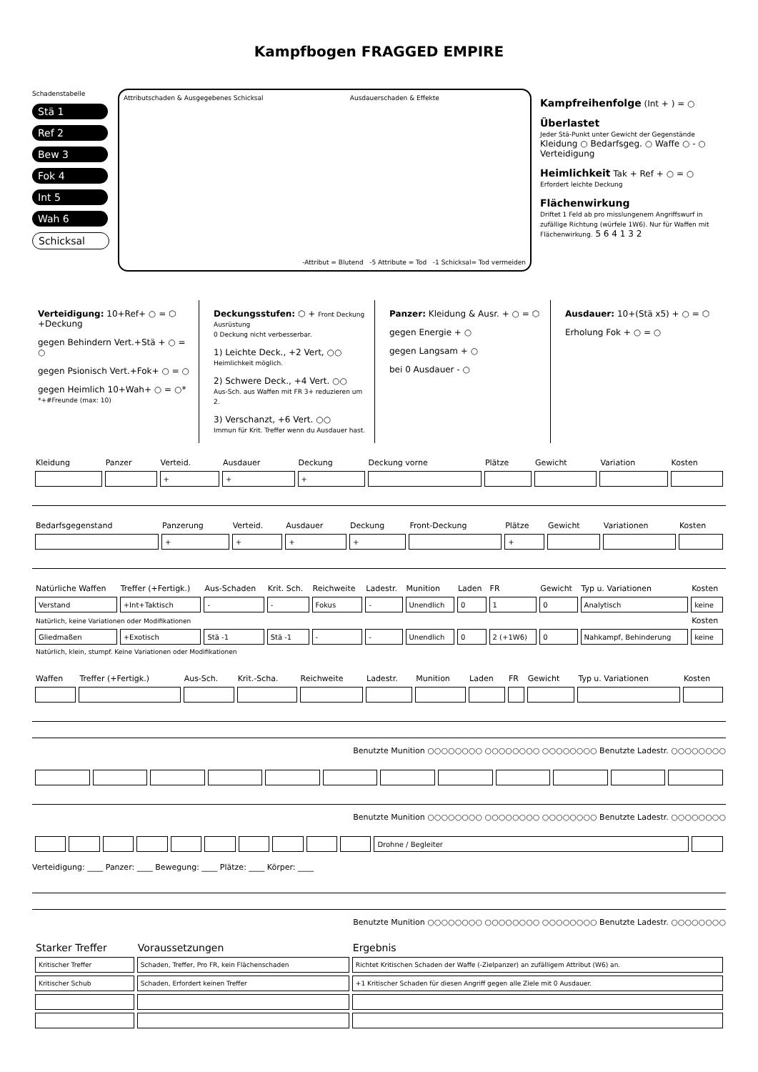Kampfbogen FRAGGED EMPIRE
Schadenstabelle
Stä 1
Ref 2
Bew 3
Fok 4
Int 5
Wah 6
Schicksal
Attributschaden & Ausgegebenes Schicksal Ausdauerschaden & Effekte
-Attribut = Blutend -5 Attribute = Tod -1 Schicksal= Tod vermeiden
Kampfreihenfolge (Int + ) = ○
Überlastet
Jeder Stä-Punkt unter Gewicht der Gegenstände
Kleidung ○ Bedarfsgeg. ○ Waffe ○ - ○ Verteidigung
Heimlichkeit Tak + Ref + ○ = ○
Erfordert leichte Deckung
Flächenwirkung
Driftet 1 Feld ab pro misslungenem Angriffswurf in zufällige Richtung (würfele 1W6). Nur für Waffen mit Flächenwirkung. 5 6 4 1 3 2
Verteidigung: 10+Ref+ ○ = ⬡ +Deckung
gegen Behindern Vert.+Stä + ○ = ○
gegen Psionisch Vert.+Fok+ ○ = ○
gegen Heimlich 10+Wah+ ○ = ○*
*+#Freunde (max: 10)
Deckungsstufen: ⬡ + Front Deckung Ausrüstung
0 Deckung nicht verbesserbar.
1) Leichte Deck., +2 Vert, ○○
Heimlichkeit möglich.
2) Schwere Deck., +4 Vert. ○○
Aus-Sch. aus Waffen mit FR 3+ reduzieren um 2.
3) Verschanzt, +6 Vert. ○○
Immun für Krit. Treffer wenn du Ausdauer hast.
Panzer: Kleidung & Ausr. + ○ = ⬡
gegen Energie + ○
gegen Langsam + ○
bei 0 Ausdauer - ○
Ausdauer: 10+(Stä x5) + ○ = ⬡
Erholung Fok + ○ = ○
| Kleidung | Panzer | Verteid. | Ausdauer | Deckung | Deckung vorne | Plätze | Gewicht | Variation | Kosten |
| --- | --- | --- | --- | --- | --- | --- | --- | --- | --- |
| | | + | + | + | | | | | |
| Bedarfsgegenstand | Panzerung | Verteid. | Ausdauer | Deckung | Front-Deckung | Plätze | Gewicht | Variationen | Kosten |
| --- | --- | --- | --- | --- | --- | --- | --- | --- | --- |
| | + | + | + | + | | + | | | |
| Natürliche Waffen | Treffer (+Fertigk.) | Aus-Schaden | Krit. Sch. | Reichweite | Ladestr. | Munition | Laden | FR | Gewicht | Typ u. Variationen | Kosten |
| --- | --- | --- | --- | --- | --- | --- | --- | --- | --- | --- | --- |
| Verstand | +Int+Taktisch | - | - | Fokus | - | Unendlich | 0 | 1 | 0 | Analytisch | keine |
| Natürlich, keine Variationen oder Modifikationen | | | | | | | | | | | Kosten |
| Gliedmaßen | +Exotisch | Stä -1 | Stä -1 | - | - | Unendlich | 0 | 2 (+1W6) | 0 | Nahkampf, Behinderung | keine |
| Natürlich, klein, stumpf. Keine Variationen oder Modifikationen | | | | | | | | | | | |
| Waffen | Treffer (+Fertigk.) | Aus-Sch. | Krit.-Scha. | Reichweite | Ladestr. | Munition | Laden | FR | Gewicht | Typ u. Variationen | Kosten |
| --- | --- | --- | --- | --- | --- | --- | --- | --- | --- | --- | --- |
Benutzte Munition ○○○○○○○○ ○○○○○○○○ ○○○○○○○○ Benutzte Ladestr. ○○○○○○○○
Benutzte Munition ○○○○○○○○ ○○○○○○○○ ○○○○○○○○ Benutzte Ladestr. ○○○○○○○○
| | | | | | | | | | | Drohne / Begleiter | |
Verteidigung: ____ Panzer: ____ Bewegung: ____ Plätze: ____ Körper: ____
Benutzte Munition ○○○○○○○○ ○○○○○○○○ ○○○○○○○○ Benutzte Ladestr. ○○○○○○○○
| Starker Treffer | Voraussetzungen | Ergebnis |
| --- | --- | --- |
| Kritischer Treffer | Schaden, Treffer, Pro FR, kein Flächenschaden | Richtet Kritischen Schaden der Waffe (-Zielpanzer) an zufälligem Attribut (W6) an. |
| Kritischer Schub | Schaden, Erfordert keinen Treffer | +1 Kritischer Schaden für diesen Angriff gegen alle Ziele mit 0 Ausdauer. |